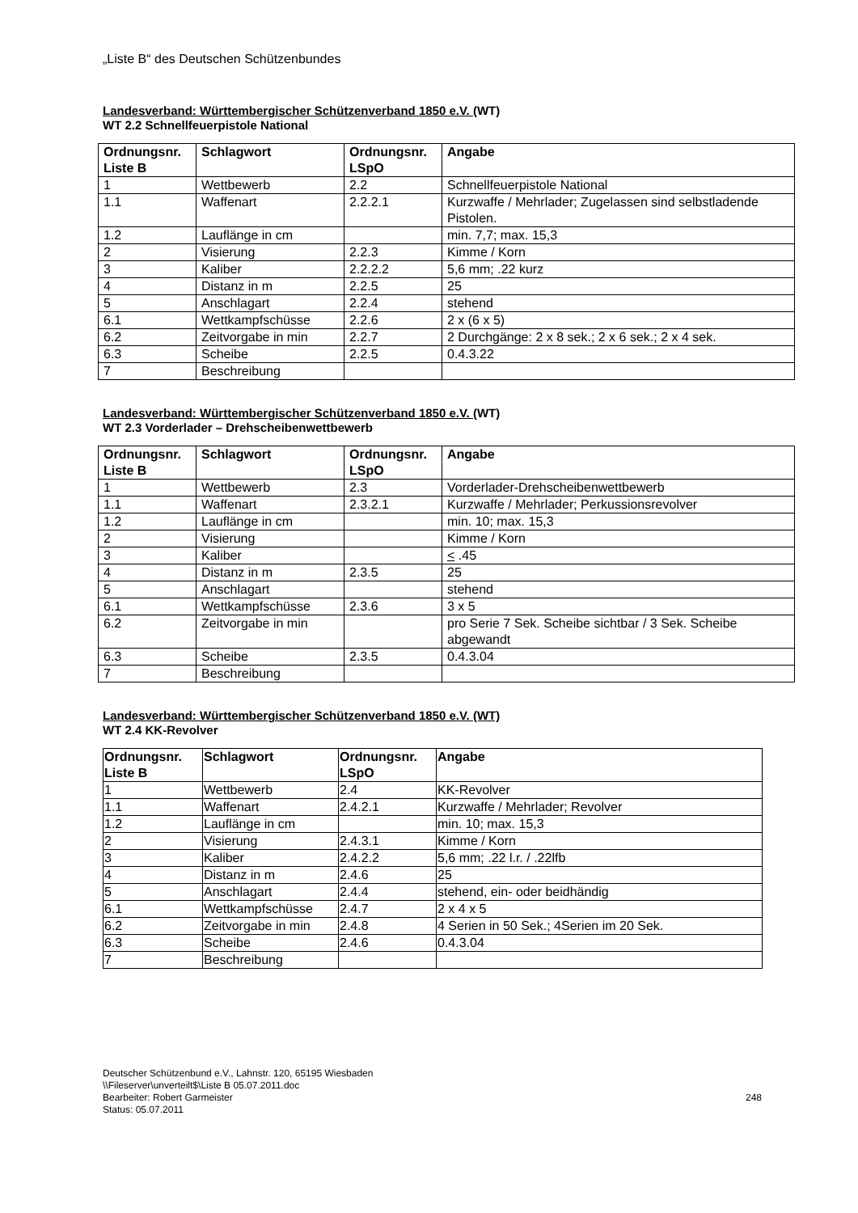„Liste B“ des Deutschen Schützenbundes
Landesverband: Württembergischer Schützenverband 1850 e.V. (WT)
WT 2.2 Schnellfeuerpistole National
| Ordnungsnr. Liste B | Schlagwort | Ordnungsnr. LSpO | Angabe |
| --- | --- | --- | --- |
| 1 | Wettbewerb | 2.2 | Schnellfeuerpistole National |
| 1.1 | Waffenart | 2.2.2.1 | Kurzwaffe / Mehrlader; Zugelassen sind selbstladende Pistolen. |
| 1.2 | Lauflänge in cm | | min. 7,7; max. 15,3 |
| 2 | Visierung | 2.2.3 | Kimme / Korn |
| 3 | Kaliber | 2.2.2.2 | 5,6 mm; .22 kurz |
| 4 | Distanz in m | 2.2.5 | 25 |
| 5 | Anschlagart | 2.2.4 | stehend |
| 6.1 | Wettkampfschüsse | 2.2.6 | 2 x (6 x 5) |
| 6.2 | Zeitvorgabe in min | 2.2.7 | 2 Durchgänge: 2 x 8 sek.; 2 x 6 sek.; 2 x 4 sek. |
| 6.3 | Scheibe | 2.2.5 | 0.4.3.22 |
| 7 | Beschreibung | | |
Landesverband: Württembergischer Schützenverband 1850 e.V. (WT)
WT 2.3 Vorderlader – Drehscheibenwettbewerb
| Ordnungsnr. Liste B | Schlagwort | Ordnungsnr. LSpO | Angabe |
| --- | --- | --- | --- |
| 1 | Wettbewerb | 2.3 | Vorderlader-Drehscheibenwettbewerb |
| 1.1 | Waffenart | 2.3.2.1 | Kurzwaffe / Mehrlader; Perkussionsrevolver |
| 1.2 | Lauflänge in cm | | min. 10; max. 15,3 |
| 2 | Visierung | | Kimme / Korn |
| 3 | Kaliber | | < .45 |
| 4 | Distanz in m | 2.3.5 | 25 |
| 5 | Anschlagart | | stehend |
| 6.1 | Wettkampfschüsse | 2.3.6 | 3 x 5 |
| 6.2 | Zeitvorgabe in min | | pro Serie 7 Sek. Scheibe sichtbar / 3 Sek. Scheibe abgewandt |
| 6.3 | Scheibe | 2.3.5 | 0.4.3.04 |
| 7 | Beschreibung | | |
Landesverband: Württembergischer Schützenverband 1850 e.V. (WT)
WT 2.4 KK-Revolver
| Ordnungsnr. Liste B | Schlagwort | Ordnungsnr. LSpO | Angabe |
| --- | --- | --- | --- |
| 1 | Wettbewerb | 2.4 | KK-Revolver |
| 1.1 | Waffenart | 2.4.2.1 | Kurzwaffe / Mehrlader; Revolver |
| 1.2 | Lauflänge in cm | | min. 10; max. 15,3 |
| 2 | Visierung | 2.4.3.1 | Kimme / Korn |
| 3 | Kaliber | 2.4.2.2 | 5,6 mm; .22 l.r. / .22lfb |
| 4 | Distanz in m | 2.4.6 | 25 |
| 5 | Anschlagart | 2.4.4 | stehend, ein- oder beidhändig |
| 6.1 | Wettkampfschüsse | 2.4.7 | 2 x 4 x 5 |
| 6.2 | Zeitvorgabe in min | 2.4.8 | 4 Serien in 50 Sek.; 4Serien im 20 Sek. |
| 6.3 | Scheibe | 2.4.6 | 0.4.3.04 |
| 7 | Beschreibung | | |
Deutscher Schützenbund e.V., Lahnstr. 120, 65195 Wiesbaden
\\Fileserver\unverteilt$\Liste B 05.07.2011.doc
Bearbeiter: Robert Garmeister
Status: 05.07.2011
248